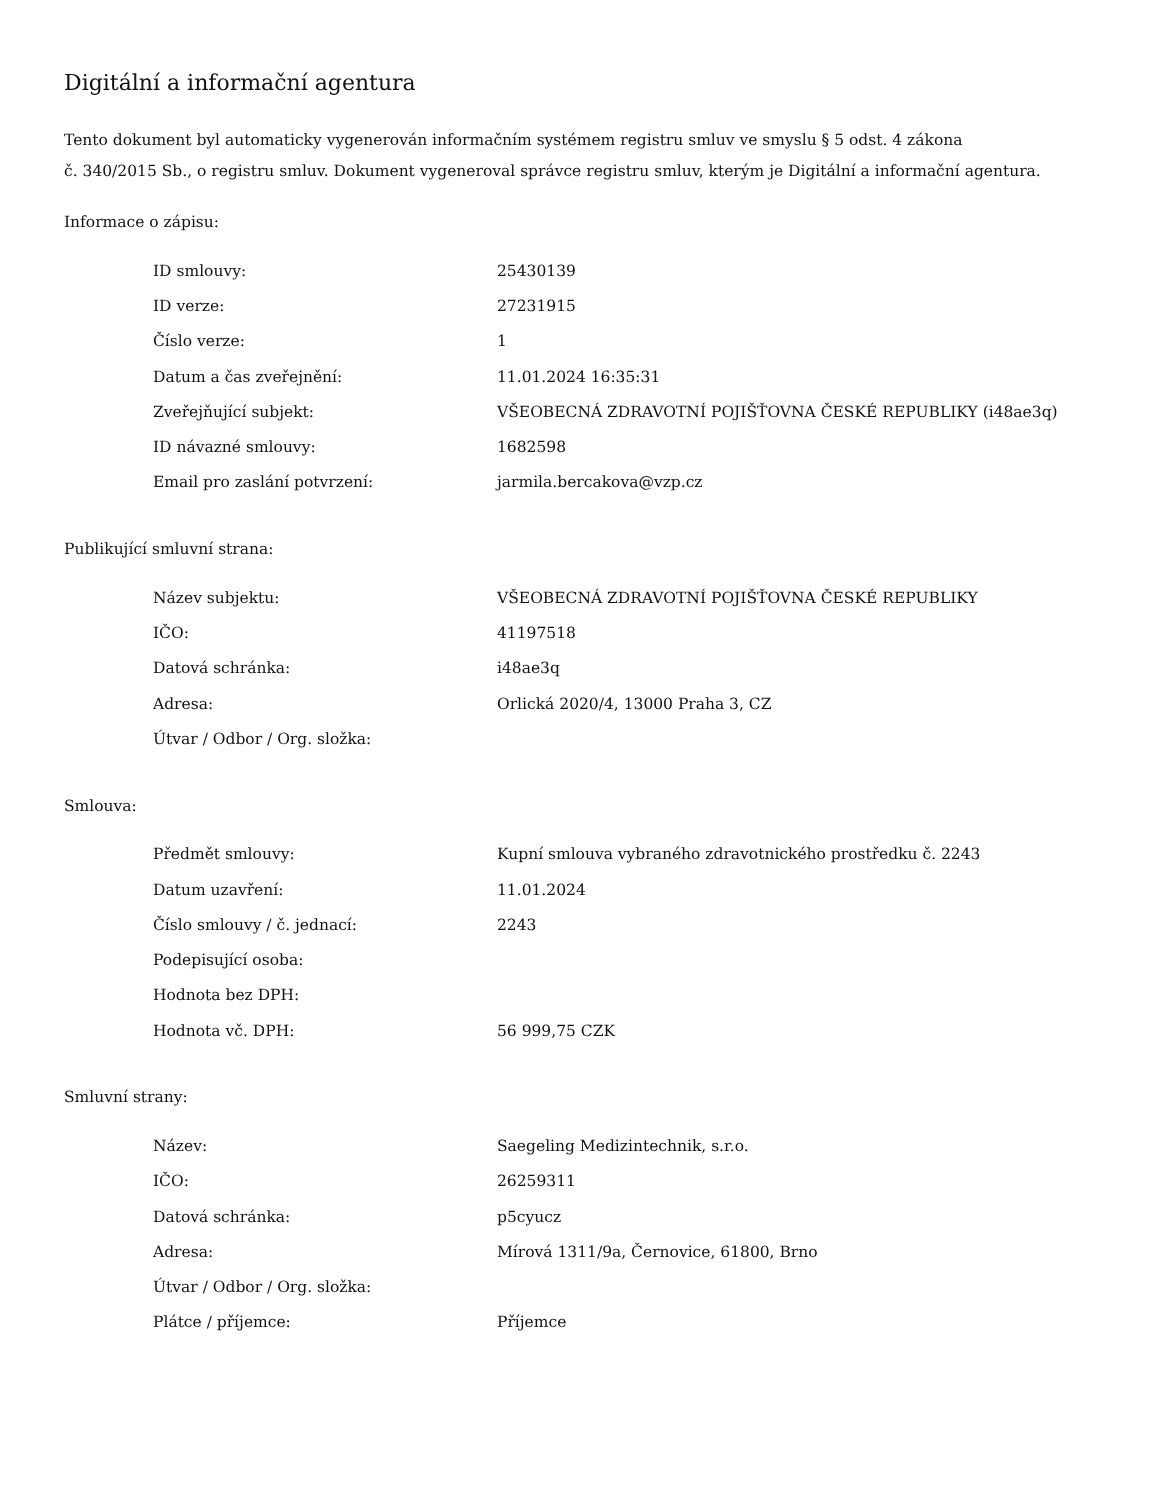Digitální a informační agentura
Tento dokument byl automaticky vygenerován informačním systémem registru smluv ve smyslu § 5 odst. 4 zákona
č. 340/2015 Sb., o registru smluv. Dokument vygeneroval správce registru smluv, kterým je Digitální a informační agentura.
Informace o zápisu:
| ID smlouvy: | 25430139 |
| ID verze: | 27231915 |
| Číslo verze: | 1 |
| Datum a čas zveřejnění: | 11.01.2024 16:35:31 |
| Zveřejňující subjekt: | VŠEOBECNÁ ZDRAVOTNÍ POJIŠŤOVNA ČESKÉ REPUBLIKY (i48ae3q) |
| ID návazné smlouvy: | 1682598 |
| Email pro zaslání potvrzení: | jarmila.bercakova@vzp.cz |
Publikující smluvní strana:
| Název subjektu: | VŠEOBECNÁ ZDRAVOTNÍ POJIŠŤOVNA ČESKÉ REPUBLIKY |
| IČO: | 41197518 |
| Datová schránka: | i48ae3q |
| Adresa: | Orlická 2020/4, 13000 Praha 3, CZ |
| Útvar / Odbor / Org. složka: | |
Smlouva:
| Předmět smlouvy: | Kupní smlouva vybraného zdravotnického prostředku č. 2243 |
| Datum uzavření: | 11.01.2024 |
| Číslo smlouvy / č. jednací: | 2243 |
| Podepisující osoba: | |
| Hodnota bez DPH: | |
| Hodnota vč. DPH: | 56 999,75 CZK |
Smluvní strany:
| Název: | Saegeling Medizintechnik, s.r.o. |
| IČO: | 26259311 |
| Datová schránka: | p5cyucz |
| Adresa: | Mírová 1311/9a, Černovice, 61800, Brno |
| Útvar / Odbor / Org. složka: | |
| Plátce / příjemce: | Příjemce |